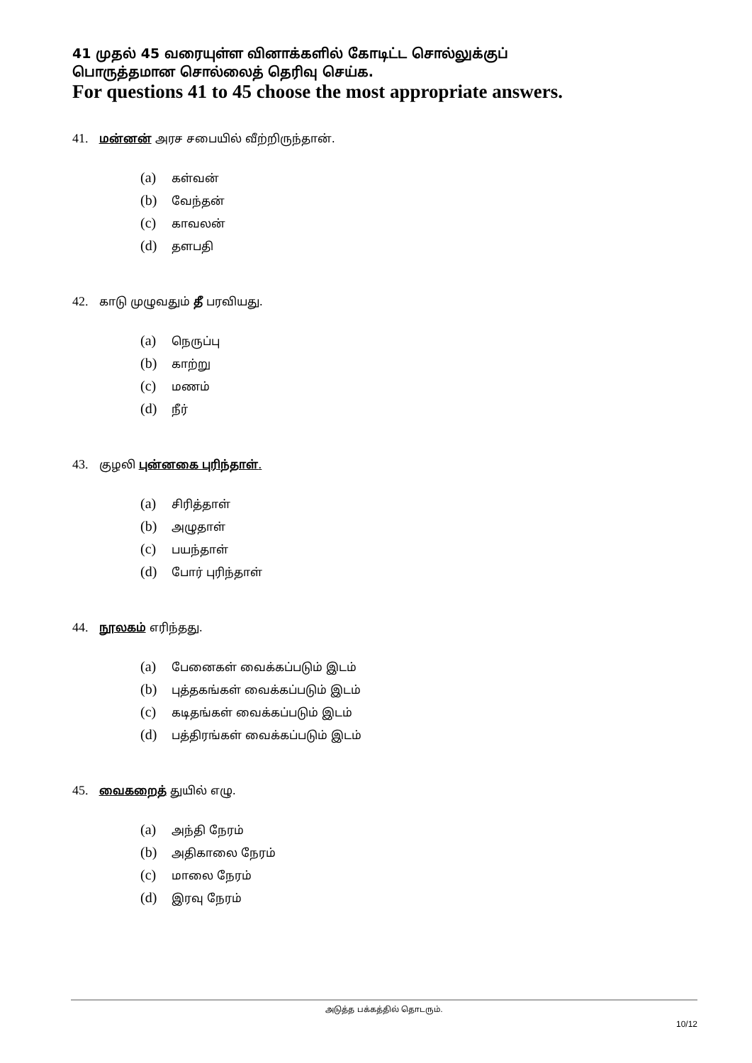41 முதல் 45 வரையுள்ள வினாக்களில் கோடிட்ட சொல்லுக்குப்
பொருத்தமான சொல்லைத் தெரிவு செய்க.
For questions 41 to 45 choose the most appropriate answers.
41. மன்னன் அரச சபையில் வீற்றிருந்தான்.
(a) கள்வன்
(b) வேந்தன்
(c) காவலன்
(d) தளபதி
42. காடு முழுவதும் தீ பரவியது.
(a) நெருப்பு
(b) காற்று
(c) மணம்
(d) நீர்
43. குழலி புன்னகை புரிந்தாள்.
(a) சிரித்தாள்
(b) அழுதாள்
(c) பயந்தாள்
(d) போர் புரிந்தாள்
44. நூலகம் எரிந்தது.
(a) பேனைகள் வைக்கப்படும் இடம்
(b) புத்தகங்கள் வைக்கப்படும் இடம்
(c) கடிதங்கள் வைக்கப்படும் இடம்
(d) பத்திரங்கள் வைக்கப்படும் இடம்
45. வைகறைத் துயில் எழு.
(a) அந்தி நேரம்
(b) அதிகாலை நேரம்
(c) மாலை நேரம்
(d) இரவு நேரம்
அடுத்த பக்கத்தில் தொடரும்.
10/12